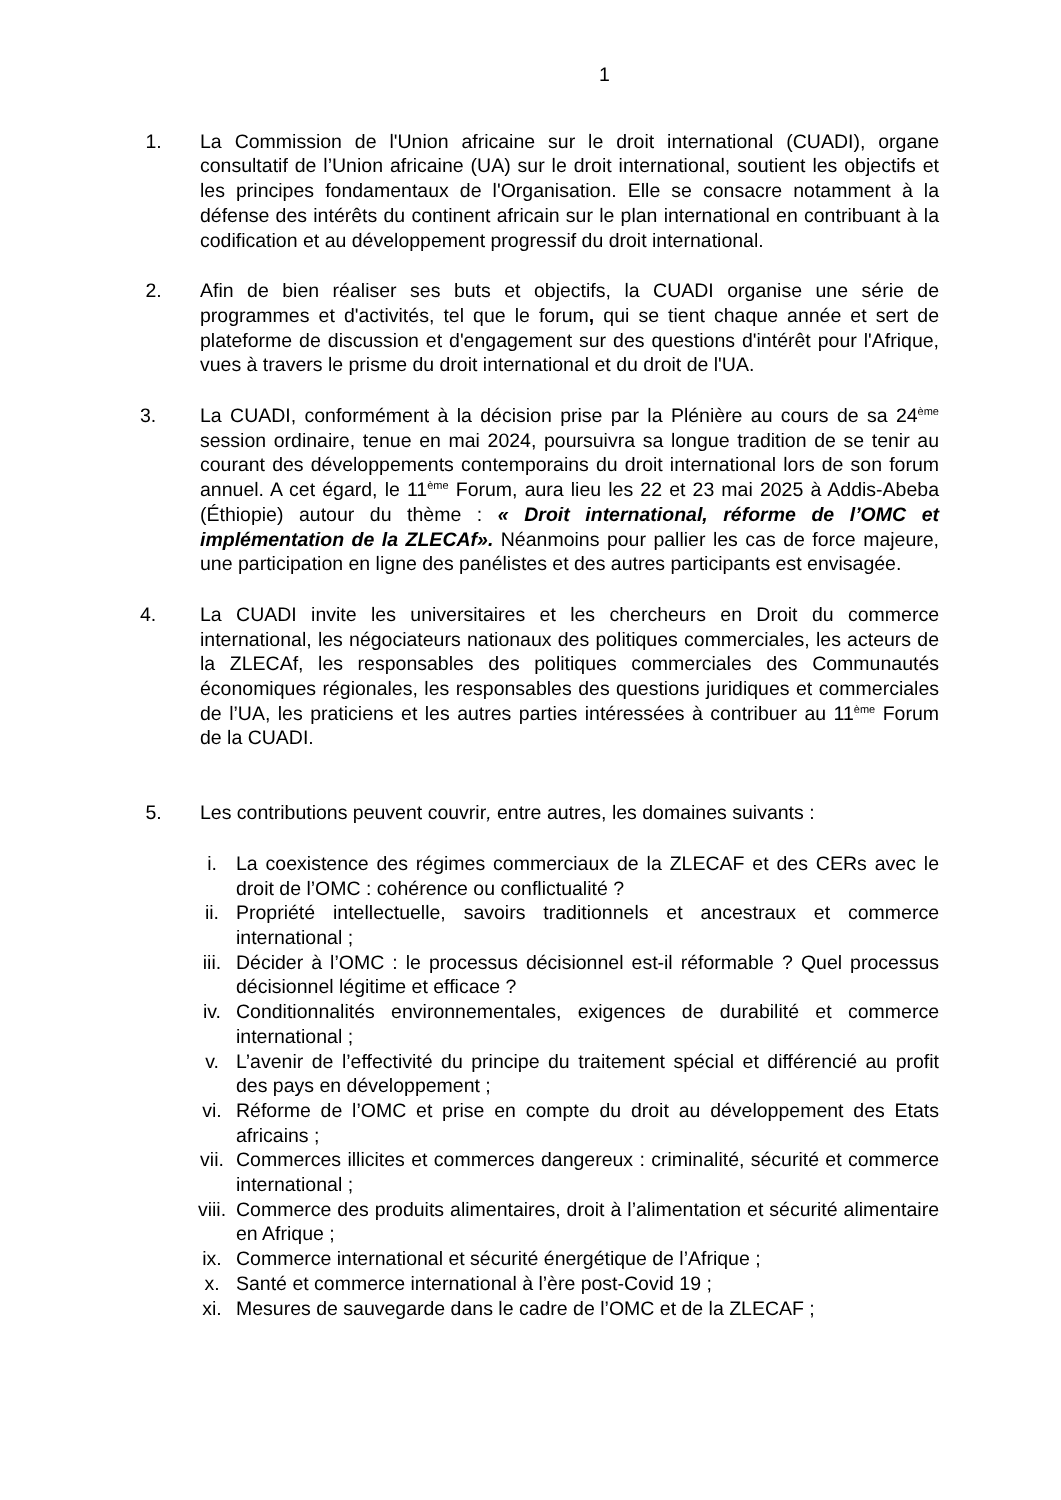1
1. La Commission de l'Union africaine sur le droit international (CUADI), organe consultatif de l’Union africaine (UA) sur le droit international, soutient les objectifs et les principes fondamentaux de l'Organisation. Elle se consacre notamment à la défense des intérêts du continent africain sur le plan international en contribuant à la codification et au développement progressif du droit international.
2. Afin de bien réaliser ses buts et objectifs, la CUADI organise une série de programmes et d'activités, tel que le forum, qui se tient chaque année et sert de plateforme de discussion et d'engagement sur des questions d'intérêt pour l'Afrique, vues à travers le prisme du droit international et du droit de l'UA.
3. La CUADI, conformément à la décision prise par la Plénière au cours de sa 24<sup>ème</sup> session ordinaire, tenue en mai 2024, poursuivra sa longue tradition de se tenir au courant des développements contemporains du droit international lors de son forum annuel. A cet égard, le 11<sup>ème</sup> Forum, aura lieu les 22 et 23 mai 2025 à Addis-Abeba (Éthiopie) autour du thème : « Droit international, réforme de l’OMC et implémentation de la ZLECAf». Néanmoins pour pallier les cas de force majeure, une participation en ligne des panélistes et des autres participants est envisagée.
4. La CUADI invite les universitaires et les chercheurs en Droit du commerce international, les négociateurs nationaux des politiques commerciales, les acteurs de la ZLECAf, les responsables des politiques commerciales des Communautés économiques régionales, les responsables des questions juridiques et commerciales de l’UA, les praticiens et les autres parties intéressées à contribuer au 11<sup>ème</sup> Forum de la CUADI.
5. Les contributions peuvent couvrir, entre autres, les domaines suivants :
i. La coexistence des régimes commerciaux de la ZLECAF et des CERs avec le droit de l’OMC : cohérence ou conflictualité ?
ii. Propriété intellectuelle, savoirs traditionnels et ancestraux et commerce international ;
iii. Décider à l’OMC : le processus décisionnel est-il réformable ? Quel processus décisionnel légitime et efficace ?
iv. Conditionnalités environnementales, exigences de durabilité et commerce international ;
v. L’avenir de l’effectivité du principe du traitement spécial et différencié au profit des pays en développement ;
vi. Réforme de l’OMC et prise en compte du droit au développement des Etats africains ;
vii. Commerces illicites et commerces dangereux : criminalité, sécurité et commerce international ;
viii.
Commerce des produits alimentaires, droit à l’alimentation et sécurité alimentaire en Afrique ;
ix. Commerce international et sécurité énergétique de l’Afrique ;
x. Santé et commerce international à l’ère post-Covid 19 ;
xi. Mesures de sauvegarde dans le cadre de l’OMC et de la ZLECAF ;